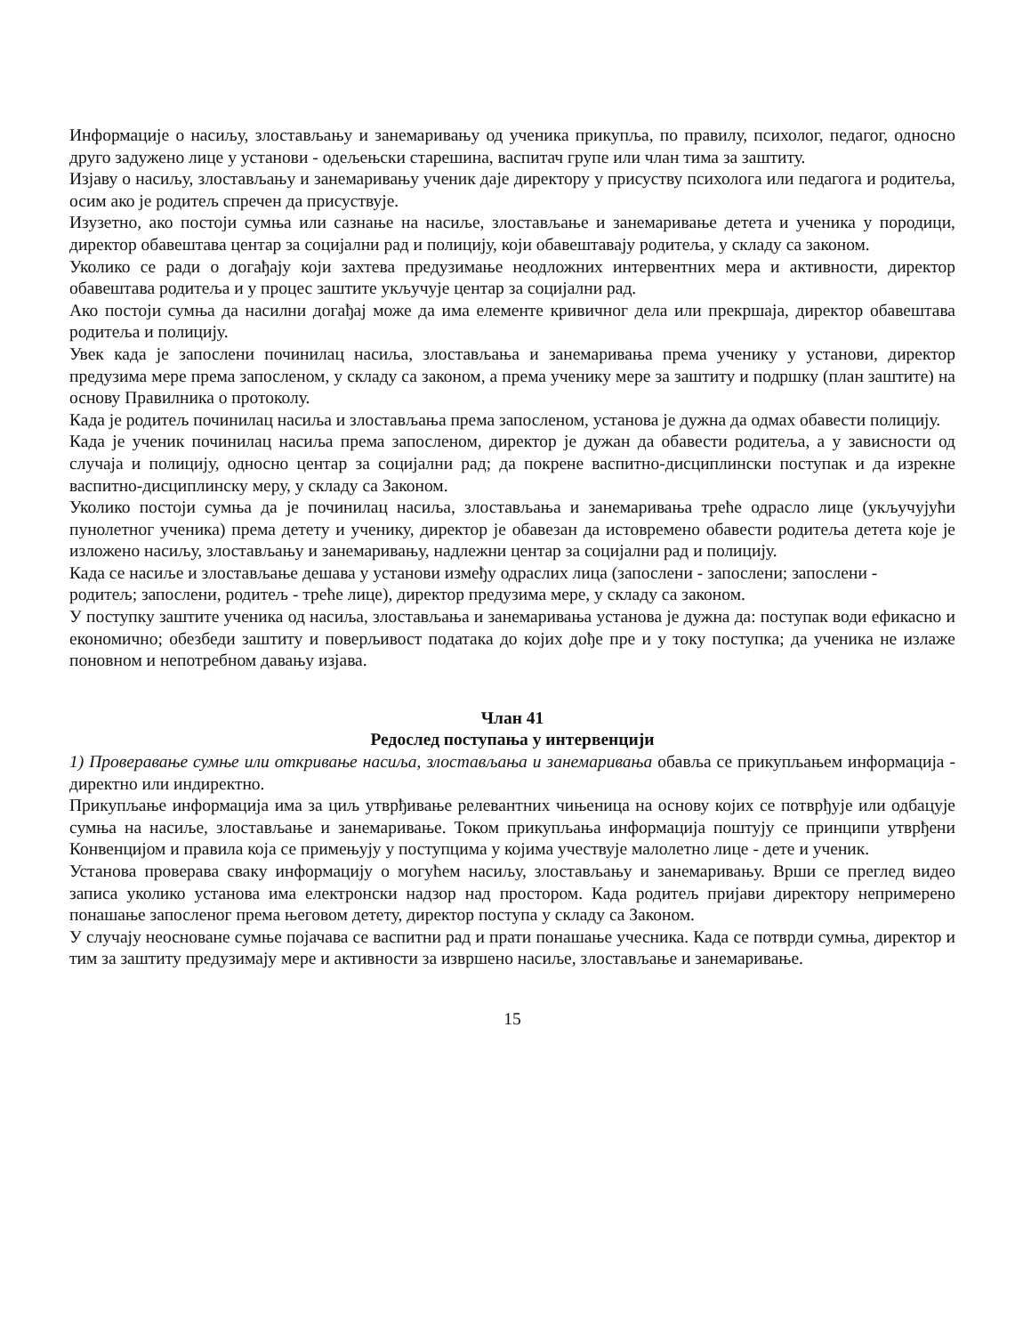Информације о насиљу, злостављању и занемаривању од ученика прикупља, по правилу, психолог, педагог, односно друго задужено лице у установи - одељењски старешина, васпитач групе или члан тима за заштиту.
Изјаву о насиљу, злостављању и занемаривању ученик даје директору у присуству психолога или педагога и родитеља, осим ако је родитељ спречен да присуствује.
Изузетно, ако постоји сумња или сазнање на насиље, злостављање и занемаривање детета и ученика у породици, директор обавештава центар за социјални рад и полицију, који обавештавају родитеља, у складу са законом.
Уколико се ради о догађају који захтева предузимање неодложних интервентних мера и активности, директор обавештава родитеља и у процес заштите укључује центар за социјални рад.
Ако постоји сумња да насилни догађај може да има елементе кривичног дела или прекршаја, директор обавештава родитеља и полицију.
Увек када је запослени починилац насиља, злостављања и занемаривања према ученику у установи, директор предузима мере према запосленом, у складу са законом, а према ученику мере за заштиту и подршку (план заштите) на основу Правилника о протоколу.
Када је родитељ починилац насиља и злостављања према запосленом, установа је дужна да одмах обавести полицију.
Када је ученик починилац насиља према запосленом, директор је дужан да обавести родитеља, а у зависности од случаја и полицију, односно центар за социјални рад; да покрене васпитно-дисциплински поступак и да изрекне васпитно-дисциплинску меру, у складу са Законом.
Уколико постоји сумња да је починилац насиља, злостављања и занемаривања треће одрасло лице (укључујући пунолетног ученика) према детету и ученику, директор је обавезан да истовремено обавести родитеља детета које је изложено насиљу, злостављању и занемаривању, надлежни центар за социјални рад и полицију.
Када се насиље и злостављање дешава у установи између одраслих лица (запослени - запослени; запослени -
родитељ; запослени, родитељ - треће лице), директор предузима мере, у складу са законом.
У поступку заштите ученика од насиља, злостављања и занемаривања установа је дужна да: поступак води ефикасно и економично; обезбеди заштиту и поверљивост података до којих дође пре и у току поступка; да ученика не излаже поновном и непотребном давању изјава.
Члан 41
Редослед поступања у интервенцији
1) Проверавање сумње или откривање насиља, злостављања и занемаривања обавља се прикупљањем информација - директно или индиректно.
Прикупљање информација има за циљ утврђивање релевантних чињеница на основу којих се потврђује или одбацује сумња на насиље, злостављање и занемаривање. Током прикупљања информација поштују се принципи утврђени Конвенцијом и правила која се примењују у поступцима у којима учествује малолетно лице - дете и ученик.
Установа проверава сваку информацију о могућем насиљу, злостављању и занемаривању. Врши се преглед видео записа уколико установа има електронски надзор над простором. Када родитељ пријави директору непримерено понашање запосленог према његовом детету, директор поступа у складу са Законом.
У случају неосноване сумње појачава се васпитни рад и прати понашање учесника. Када се потврди сумња, директор и тим за заштиту предузимају мере и активности за извршено насиље, злостављање и занемаривање.
15